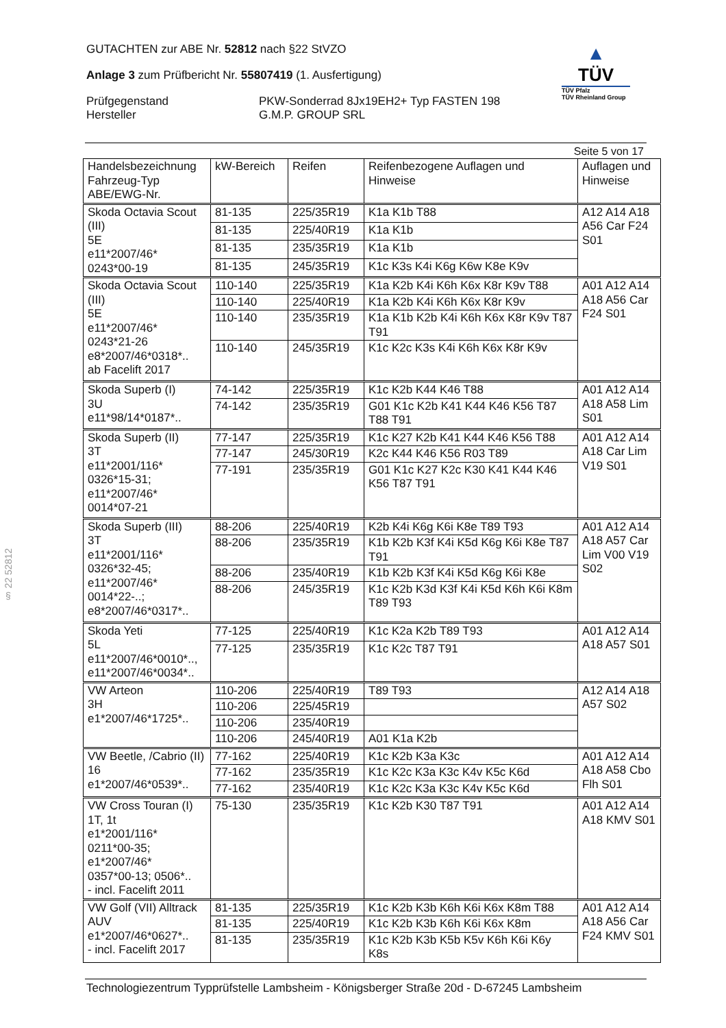GUTACHTEN zur ABE Nr. 52812 nach §22 StVZO
Anlage 3 zum Prüfbericht Nr. 55807419 (1. Ausfertigung)
Prüfgegenstand PKW-Sonderrad 8Jx19EH2+ Typ FASTEN 198
Hersteller G.M.P. GROUP SRL
▲
TÜV
TÜV Pfalz
TÜV Rheinland Group
Seite 5 von 17
| Handelsbezeichnung Fahrzeug-Typ ABE/EWG-Nr. | kW-Bereich | Reifen | Reifenbezogene Auflagen und Hinweise | Auflagen und Hinweise |
| --- | --- | --- | --- | --- |
| Skoda Octavia Scout (III) 5E e11*2007/46* 0243*00-19 | 81-135 | 225/35R19 | K1a K1b T88 | A12 A14 A18 A56 Car F24 S01 |
| | 81-135 | 225/40R19 | K1a K1b | |
| | 81-135 | 235/35R19 | K1a K1b | |
| | 81-135 | 245/35R19 | K1c K3s K4i K6g K6w K8e K9v | |
| Skoda Octavia Scout (III) 5E e11*2007/46* 0243*21-26 e8*2007/46*0318*.. ab Facelift 2017 | 110-140 | 225/35R19 | K1a K2b K4i K6h K6x K8r K9v T88 | A01 A12 A14 A18 A56 Car F24 S01 |
| | 110-140 | 225/40R19 | K1a K2b K4i K6h K6x K8r K9v | |
| | 110-140 | 235/35R19 | K1a K1b K2b K4i K6h K6x K8r K9v T87 T91 | |
| | 110-140 | 245/35R19 | K1c K2c K3s K4i K6h K6x K8r K9v | |
| Skoda Superb (I) 3U e11*98/14*0187*.. | 74-142 | 225/35R19 | K1c K2b K44 K46 T88 | A01 A12 A14 A18 A58 Lim S01 |
| | 74-142 | 235/35R19 | G01 K1c K2b K41 K44 K46 K56 T87 T88 T91 | |
| Skoda Superb (II) 3T e11*2001/116* 0326*15-31; e11*2007/46* 0014*07-21 | 77-147 | 225/35R19 | K1c K27 K2b K41 K44 K46 K56 T88 | A01 A12 A14 A18 Car Lim V19 S01 |
| | 77-147 | 245/30R19 | K2c K44 K46 K56 R03 T89 | |
| | 77-191 | 235/35R19 | G01 K1c K27 K2c K30 K41 K44 K46 K56 T87 T91 | |
| Skoda Superb (III) 3T e11*2001/116* 0326*32-45; e11*2007/46* 0014*22-..; e8*2007/46*0317*.. | 88-206 | 225/40R19 | K2b K4i K6g K6i K8e T89 T93 | A01 A12 A14 A18 A57 Car Lim V00 V19 S02 |
| | 88-206 | 235/35R19 | K1b K2b K3f K4i K5d K6g K6i K8e T87 T91 | |
| | 88-206 | 235/40R19 | K1b K2b K3f K4i K5d K6g K6i K8e | |
| | 88-206 | 245/35R19 | K1c K2b K3d K3f K4i K5d K6h K6i K8m T89 T93 | |
| Skoda Yeti 5L e11*2007/46*0010*.., e11*2007/46*0034*.. | 77-125 | 225/40R19 | K1c K2a K2b T89 T93 | A01 A12 A14 A18 A57 S01 |
| | 77-125 | 235/35R19 | K1c K2c T87 T91 | |
| VW Arteon 3H e1*2007/46*1725*.. | 110-206 | 225/40R19 | T89 T93 | A12 A14 A18 A57 S02 |
| | 110-206 | 225/45R19 | | |
| | 110-206 | 235/40R19 | | |
| | 110-206 | 245/40R19 | A01 K1a K2b | |
| VW Beetle, /Cabrio (II) 16 e1*2007/46*0539*.. | 77-162 | 225/40R19 | K1c K2b K3a K3c | A01 A12 A14 A18 A58 Cbo Flh S01 |
| | 77-162 | 235/35R19 | K1c K2c K3a K3c K4v K5c K6d | |
| | 77-162 | 235/40R19 | K1c K2c K3a K3c K4v K5c K6d | |
| VW Cross Touran (I) 1T, 1t e1*2001/116* 0211*00-35; e1*2007/46* 0357*00-13; 0506*.. - incl. Facelift 2011 | 75-130 | 235/35R19 | K1c K2b K30 T87 T91 | A01 A12 A14 A18 KMV S01 |
| VW Golf (VII) Alltrack AUV e1*2007/46*0627*.. - incl. Facelift 2017 | 81-135 | 225/35R19 | K1c K2b K3b K6h K6i K6x K8m T88 | A01 A12 A14 A18 A56 Car F24 KMV S01 |
| | 81-135 | 225/40R19 | K1c K2b K3b K6h K6i K6x K8m | |
| | 81-135 | 235/35R19 | K1c K2b K3b K5b K5v K6h K6i K6y K8s | |
§ 22 52812
Technologiezentrum Typprüfstelle Lambsheim - Königsberger Straße 20d - D-67245 Lambsheim